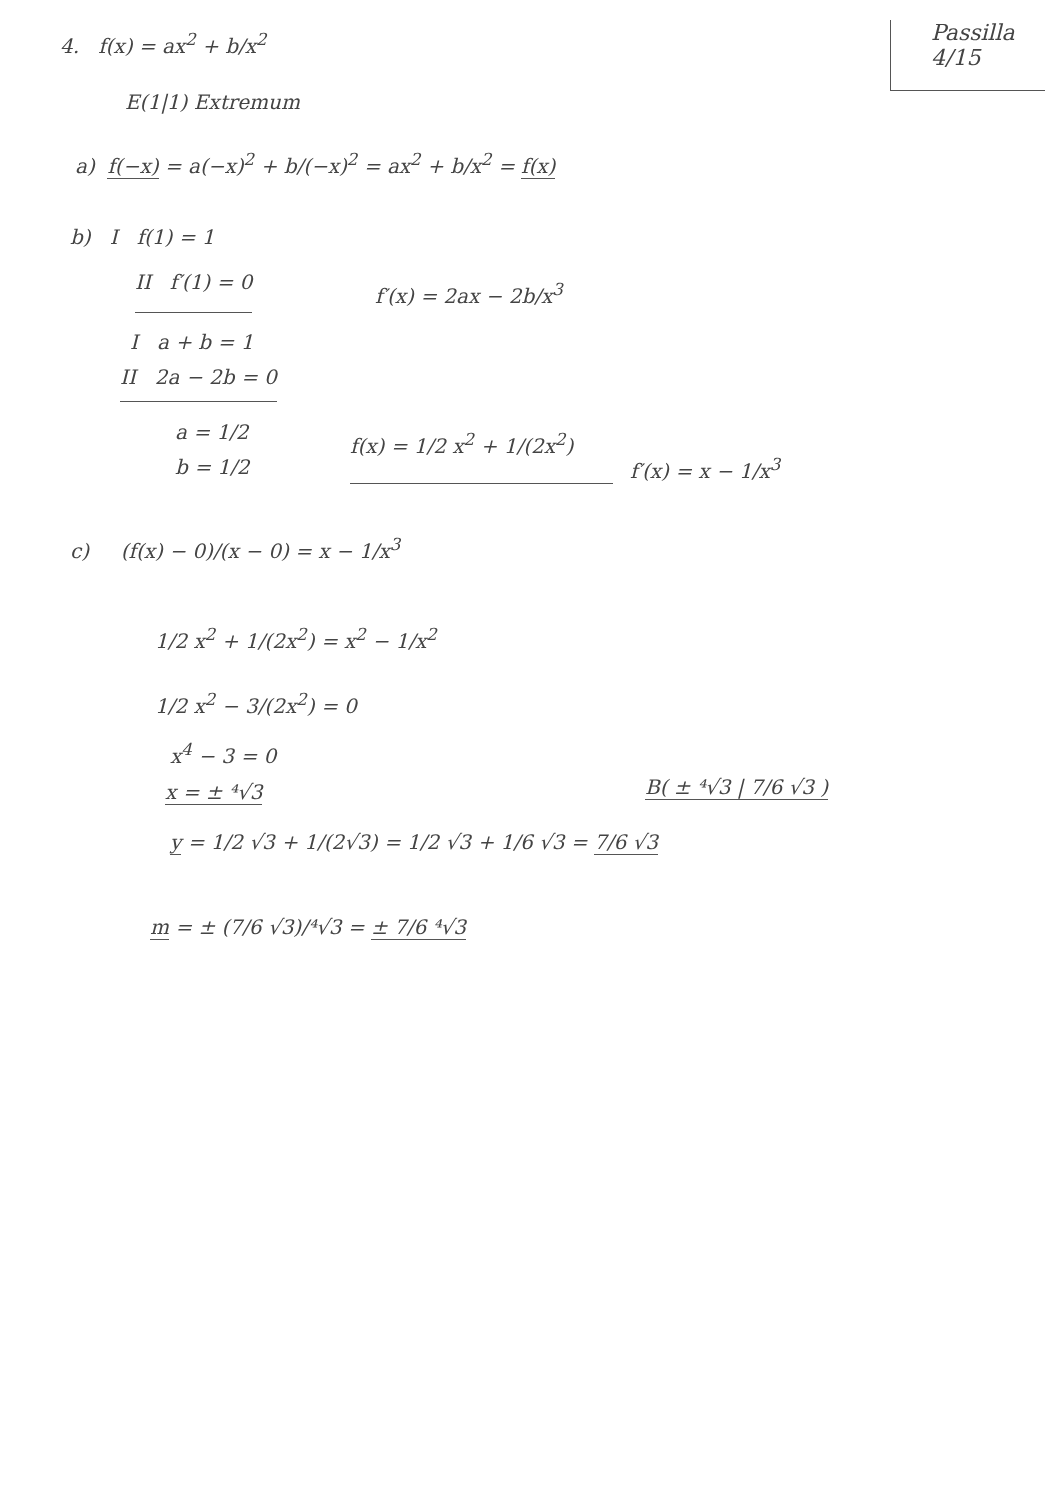Passilla
4/15
4. f(x) = ax<sup>2</sup> + b/x<sup>2</sup>
E(1|1) Extremum
a) f(−x) = a(−x)<sup>2</sup> + b/(−x)<sup>2</sup> = ax<sup>2</sup> + b/x<sup>2</sup> = f(x)
b) I f(1) = 1
II f′(1) = 0 f′(x) = 2ax − 2b/x<sup>3</sup>
I a + b = 1
II 2a − 2b = 0
a = 1/2
b = 1/2
f(x) = 1/2 x<sup>2</sup> + 1/(2x<sup>2</sup>)
f′(x) = x − 1/x<sup>3</sup>
c) (f(x) − 0)/(x − 0) = x − 1/x<sup>3</sup>
1/2 x<sup>2</sup> + 1/(2x<sup>2</sup>) = x<sup>2</sup> − 1/x<sup>2</sup>
1/2 x<sup>2</sup> − 3/(2x<sup>2</sup>) = 0
x<sup>4</sup> − 3 = 0
x = ± ⁴√3 B( ± ⁴√3 | 7/6 √3 )
y = 1/2 √3 + 1/(2√3) = 1/2 √3 + 1/6 √3 = 7/6 √3
m = ± (7/6 √3)/⁴√3 = ± 7/6 ⁴√3